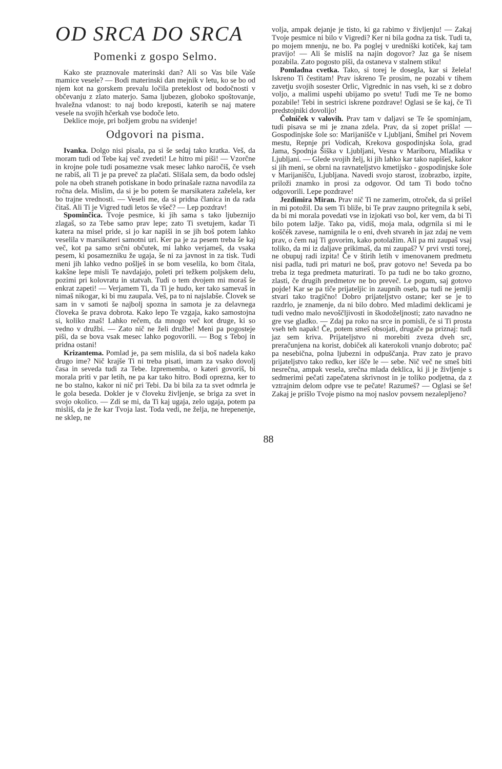OD SRCA DO SRCA
Pomenki z gospo Selmo.
Kako ste praznovale materinski dan? Ali so Vas bile Vaše mamice vesele? — Bodi materinski dan mejnik v letu, ko se bo od njem kot na gorskem prevalu ločila preteklost od bodočnosti v občevanju z zlato materjo. Sama ljubezen, globoko spoštovanje, hvaležna vdanost: to naj bodo kreposti, katerih se naj matere vesele na svojih hčerkah vse bodoče leto.
Deklice moje, pri božjem grobu na svidenje!
Odgovori na pisma.
Ivanka. Dolgo nisi pisala, pa si še sedaj tako kratka. Veš, da moram tudi od Tebe kaj več zvedeti! Le hitro mi piši! — Vzorčne in krojne pole tudi posamezne vsak mesec lahko naročiš, če vseh ne rabiš, ali Ti je pa preveč za plačati. Slišala sem, da bodo odslej pole na obeh straneh potiskane in bodo prinašale razna navodila za ročna dela. Mislim, da si je bo potem še marsikatera zaželela, ker bo trajne vrednosti. — Veseli me, da si pridna članica in da rada čitaš. Ali Ti je Vigred tudi letos še všeč? — Lep pozdrav!
Spominčica. Tvoje pesmice, ki jih sama s tako ljubeznijo zlagaš, so za Tebe samo prav lepe; zato Ti svetujem, kadar Ti katera na misel pride, si jo kar napiši in se jih boš potem lahko veselila v marsikateri samotni uri. Ker pa je za pesem treba še kaj več, kot pa samo srčni občutek, mi lahko verjameš, da vsaka pesem, ki posamezniku že ugaja, še ni za javnost in za tisk. Tudi meni jih lahko vedno pošlješ in se bom veselila, ko bom čitala, kakšne lepe misli Te navdajajo, poleti pri težkem poljskem delu, pozimi pri kolovratu in statvah. Tudi o tem dvojem mi moraš še enkrat zapeti! — Verjamem Ti, da Ti je hudo, ker tako samevaš in nimaš nikogar, ki bi mu zaupala. Veš, pa to ni najslabše. Človek se sam in v samoti še najbolj spozna in samota je za delavnega človeka še prava dobrota. Kako lepo Te vzgaja, kako samostojna si, koliko znaš! Lahko rečem, da mnogo več kot druge, ki so vedno v družbi. — Zato nič ne želi družbe! Meni pa pogosteje piši, da se bova vsak mesec lahko pogovorili. — Bog s Teboj in pridna ostani!
Krizantema. Pomlad je, pa sem mislila, da si boš nadela kako drugo ime? Nič krajše Ti ni treba pisati, imam za vsako dovolj časa in seveda tudi za Tebe. Izprememba, o kateri govoriš, bi morala priti v par letih, ne pa kar tako hitro. Bodi oprezna, ker to ne bo stalno, kakor ni nič pri Tebi. Da bi bila za ta svet odmrla je le gola beseda. Dokler je v človeku življenje, se briga za svet in svojo okolico. — Zdi se mi, da Ti kaj ugaja, zelo ugaja, potem pa misliš, da je že kar Tvoja last. Toda vedi, ne želja, ne hrepenenje, ne sklep, ne
volja, ampak dejanje je tisto, ki ga rabimo v življenju! — Zakaj Tvoje pesmice ni bilo v Vigredi? Ker ni bila godna za tisk. Tudi ta, po mojem mnenju, ne bo. Pa poglej v uredniški kotiček, kaj tam pravijo! — Ali še misliš na najin dogovor? Jaz ga še nisem pozabila. Zato pogosto piši, da ostaneva v stalnem stiku!
Pomladna cvetka. Tako, si torej le dosegla, kar si želela! Iskreno Ti čestitam! Prav iskreno Te prosim, ne pozabi v tihem zavetju svojih sosester Orlic, Vigrednic in nas vseh, ki se z dobro voljo, a malimi uspehi ubijamo po svetu! Tudi me Te ne bomo pozabile! Tebi in sestrici iskrene pozdrave! Oglasi se še kaj, če Ti predstojniki dovolijo!
Čolniček v valovih. Prav tam v daljavi se Te še spominjam, tudi pisava se mi je znana zdela. Prav, da si zopet prišla! — Gospodinjske šole so: Marijanišče v Ljubljani, Šmihel pri Novem mestu, Repnje pri Vodicah, Krekova gospodinjska šola, grad Jama, Spodnja Šiška v Ljubljani, Vesna v Mariboru, Mladika v Ljubljani. — Glede svojih želj, ki jih lahko kar tako napišeš, kakor si jih meni, se obrni na ravnateljstvo kmetijsko - gospodinjske šole v Marijanišču, Ljubljana. Navedi svojo starost, izobrazbo, izpite, priloži znamko in prosi za odgovor. Od tam Ti bodo točno odgovorili. Lepe pozdrave!
Jezdimira Miran. Prav nič Ti ne zamerim, otroček, da si prišel in mi potožil. Da sem Ti bliže, bi Te prav zaupno pritegnila k sebi, da bi mi morala povedati vse in izjokati vso bol, ker vem, da bi Ti bilo potem lažje. Tako pa, vidiš, moja mala, odgrnila si mi le koščék zavese, namignila le o eni, dveh stvareh in jaz zdaj ne vem prav, o čem naj Ti govorim, kako potolažim. Ali pa mi zaupaš vsaj toliko, da mi iz daljave prikimaš, da mi zaupaš? V prvi vrsti torej, ne obupuj radi izpita! Če v štirih letih v imenovanem predmetu nisi padla, tudi pri maturi ne boš, prav gotovo ne! Seveda pa bo treba iz tega predmeta maturirati. To pa tudi ne bo tako grozno, zlasti, če drugih predmetov ne bo preveč. Le pogum, saj gotovo pojde! Kar se pa tiče prijateljic in zaupnih oseb, pa tudi ne jemlji stvari tako tragično! Dobro prijateljstvo ostane; ker se je to razdrlo, je znamenje, da ni bilo dobro. Med mladimi deklicami je tudi vedno malo nevoščljivosti in škodoželjnosti; zato navadno ne gre vse gladko. — Zdaj pa roko na srce in pomisli, če si Ti prosta vseh teh napak! Če, potem smeš obsojati, drugače pa priznaj: tudi jaz sem kriva. Prijateljstvo ni morebiti zveza dveh src, preračunjena na korist, dobiček ali katerokoli vnanjo dobroto; pač pa nesebična, polna ljubezni in odpuščanja. Prav zato je pravo prijateljstvo tako redko, ker išče le — sebe. Nič več ne smeš biti nesrečna, ampak vesela, srečna mlada deklica, ki ji je življenje s sedmerimi pečati zapečatena skrivnost in je toliko podjetna, da z vztrajnim delom odpre vse te pečate! Razumeš? — Oglasi se še! Zakaj je prišlo Tvoje pismo na moj naslov povsem nezalepljeno?
88